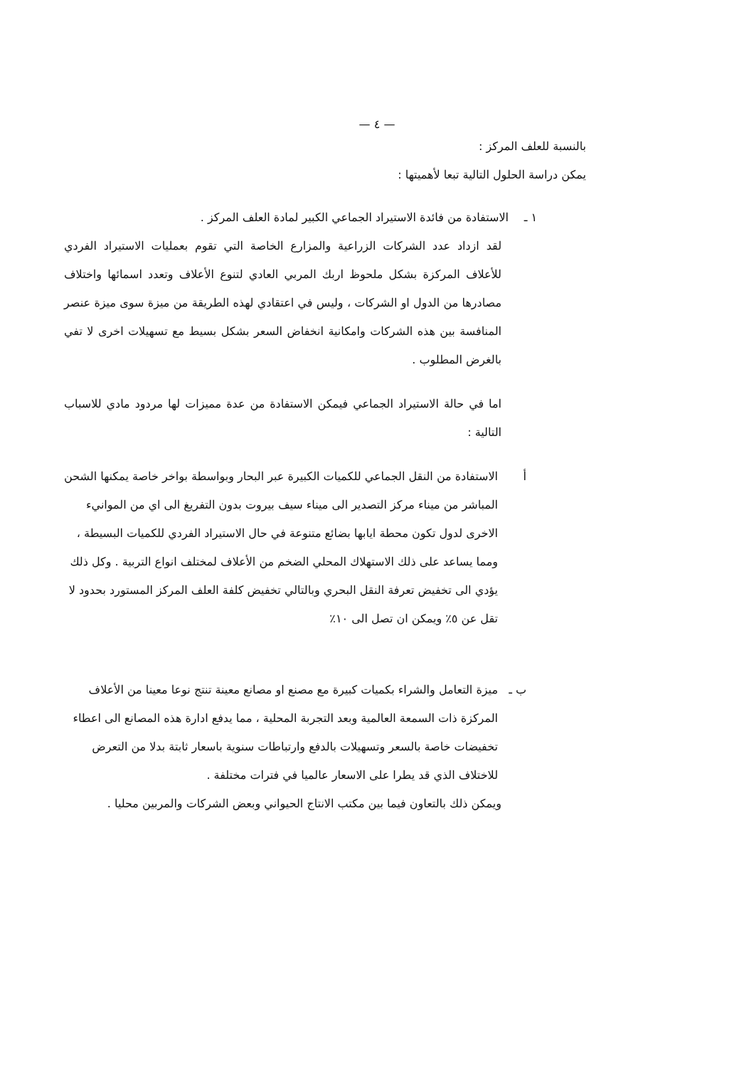— ٤ —
بالنسبة للعلف المركز :
يمكن دراسة الحلول التالية تبعا لأهميتها :
١ ـ الاستفادة من فائدة الاستيراد الجماعي الكبير لمادة العلف المركز .
لقد ازداد عدد الشركات الزراعية والمزارع الخاصة التي تقوم بعمليات الاستيراد الفردي للأعلاف المركزة بشكل ملحوظ اربك المربي العادي لتنوع الأعلاف وتعدد اسمائها واختلاف مصادرها من الدول او الشركات ، وليس في اعتقادي لهذه الطريقة من ميزة سوى ميزة عنصر المنافسة بين هذه الشركات وامكانية انخفاض السعر بشكل بسيط مع تسهيلات اخرى لا تفي بالغرض المطلوب .
اما في حالة الاستيراد الجماعي فيمكن الاستفادة من عدة مميزات لها مردود مادي للاسباب التالية :
أ الاستفادة من النقل الجماعي للكميات الكبيرة عبر البحار وبواسطة بواخر خاصة يمكنها الشحن المباشر من ميناء مركز التصدير الى ميناء سيف بيروت بدون التفريغ الى اي من الموانيء الاخرى لدول تكون محطة ايابها بضائع متنوعة في حال الاستيراد الفردي للكميات البسيطة ، ومما يساعد على ذلك الاستهلاك المحلي الضخم من الأعلاف لمختلف انواع التربية . وكل ذلك يؤدي الى تخفيض تعرفة النقل البحري وبالتالي تخفيض كلفة العلف المركز المستورد بحدود لا تقل عن ٥٪ ويمكن ان تصل الى ١٠٪
ب ـ ميزة التعامل والشراء بكميات كبيرة مع مصنع او مصانع معينة تنتج نوعا معينا من الأعلاف المركزة ذات السمعة العالمية وبعد التجربة المحلية ، مما يدفع ادارة هذه المصانع الى اعطاء تخفيضات خاصة بالسعر وتسهيلات بالدفع وارتباطات سنوية باسعار ثابتة بدلا من التعرض للاختلاف الذي قد يطرا على الاسعار عالميا في فترات مختلفة .
ويمكن ذلك بالتعاون فيما بين مكتب الانتاج الحيواني وبعض الشركات والمربين محليا .